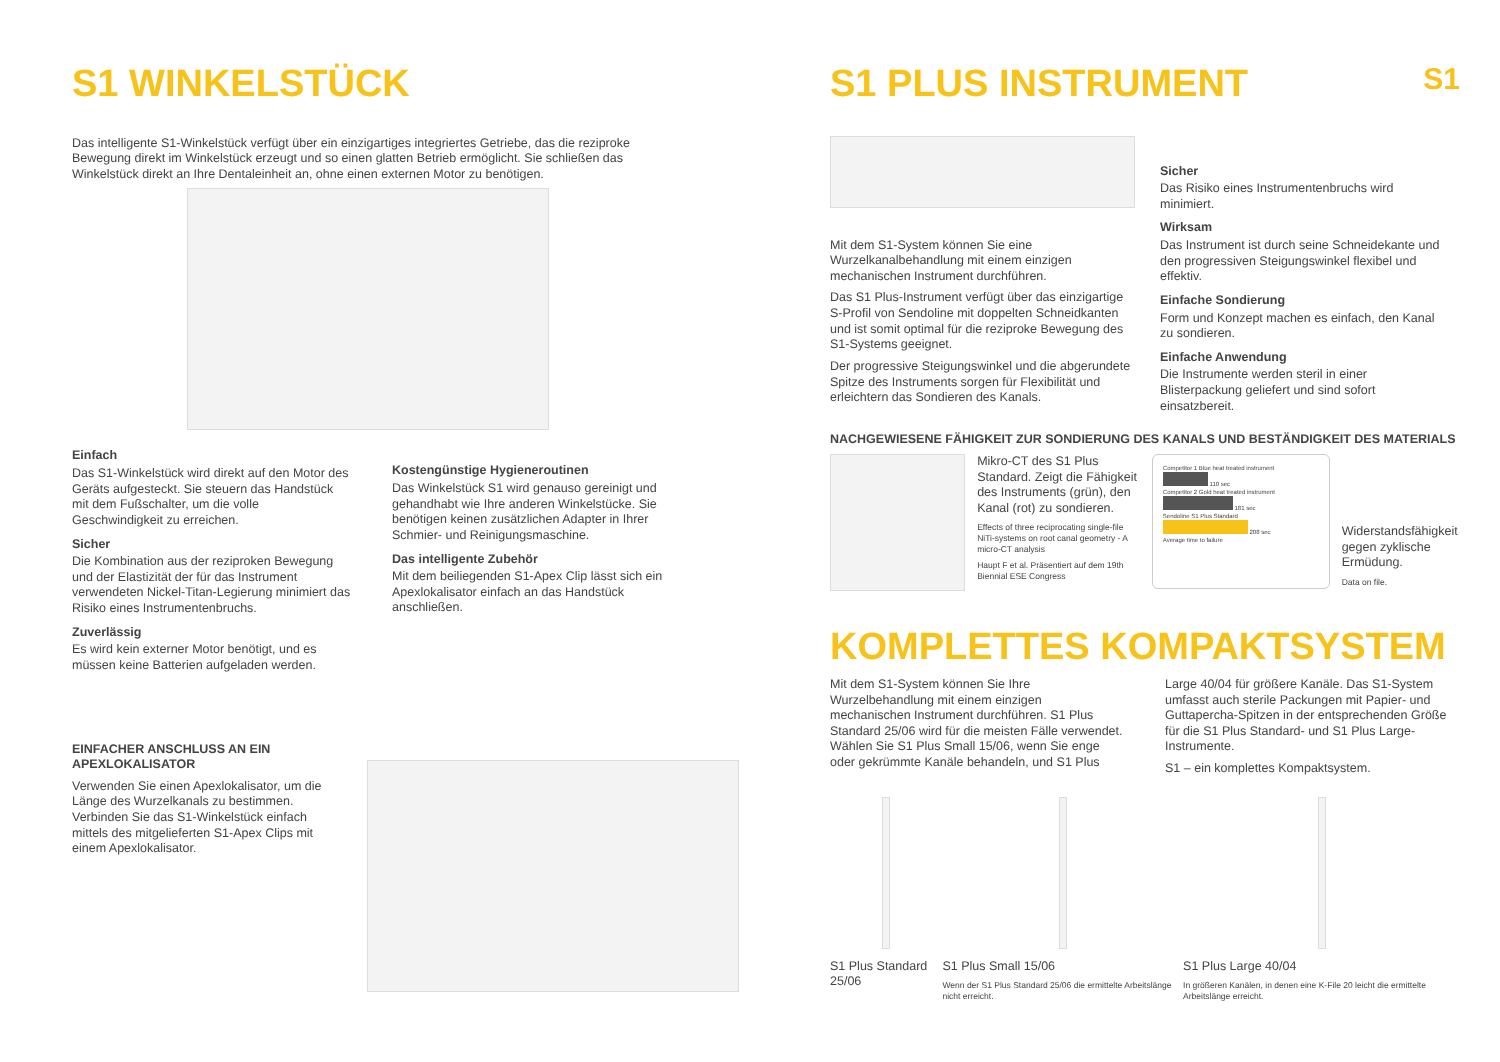S1 WINKELSTÜCK
Das intelligente S1-Winkelstück verfügt über ein einzigartiges integriertes Getriebe, das die reziproke Bewegung direkt im Winkelstück erzeugt und so einen glatten Betrieb ermöglicht. Sie schließen das Winkelstück direkt an Ihre Dentaleinheit an, ohne einen externen Motor zu benötigen.
Einfach
Das S1-Winkelstück wird direkt auf den Motor des Geräts aufgesteckt. Sie steuern das Handstück mit dem Fußschalter, um die volle Geschwindigkeit zu erreichen.
Sicher
Die Kombination aus der reziproken Bewegung und der Elastizität der für das Instrument verwendeten Nickel-Titan-Legierung minimiert das Risiko eines Instrumentenbruchs.
Zuverlässig
Es wird kein externer Motor benötigt, und es müssen keine Batterien aufgeladen werden.
Kostengünstige Hygieneroutinen
Das Winkelstück S1 wird genauso gereinigt und gehandhabt wie Ihre anderen Winkelstücke. Sie benötigen keinen zusätzlichen Adapter in Ihrer Schmier- und Reinigungsmaschine.
Das intelligente Zubehör
Mit dem beiliegenden S1-Apex Clip lässt sich ein Apexlokalisator einfach an das Handstück anschließen.
EINFACHER ANSCHLUSS AN EIN APEXLOKALISATOR
Verwenden Sie einen Apexlokalisator, um die Länge des Wurzelkanals zu bestimmen. Verbinden Sie das S1-Winkelstück einfach mittels des mitgelieferten S1-Apex Clips mit einem Apexlokalisator.
S1 PLUS INSTRUMENT
S1
Mit dem S1-System können Sie eine Wurzelkanalbehandlung mit einem einzigen mechanischen Instrument durchführen.
Das S1 Plus-Instrument verfügt über das einzigartige S-Profil von Sendoline mit doppelten Schneidkanten und ist somit optimal für die reziproke Bewegung des S1-Systems geeignet.
Der progressive Steigungswinkel und die abgerundete Spitze des Instruments sorgen für Flexibilität und erleichtern das Sondieren des Kanals.
Sicher
Das Risiko eines Instrumentenbruchs wird minimiert.
Wirksam
Das Instrument ist durch seine Schneidekante und den progressiven Steigungswinkel flexibel und effektiv.
Einfache Sondierung
Form und Konzept machen es einfach, den Kanal zu sondieren.
Einfache Anwendung
Die Instrumente werden steril in einer Blisterpackung geliefert und sind sofort einsatzbereit.
NACHGEWIESENE FÄHIGKEIT ZUR SONDIERUNG DES KANALS UND BESTÄNDIGKEIT DES MATERIALS
Mikro-CT des S1 Plus Standard. Zeigt die Fähigkeit des Instruments (grün), den Kanal (rot) zu sondieren.
Effects of three reciprocating single-file NiTi-systems on root canal geometry - A micro-CT analysis
Haupt F et al. Präsentiert auf dem 19th Biennial ESE Congress
Competitor 1 Blue heat treated instrument 110 sec
Competitor 2 Gold heat treated instrument 181 sec
Sendoline S1 Plus Standard 208 sec
Average time to failure
Widerstandsfähigkeit gegen zyklische Ermüdung.
Data on file.
KOMPLETTES KOMPAKTSYSTEM
Mit dem S1-System können Sie Ihre Wurzelbehandlung mit einem einzigen mechanischen Instrument durchführen. S1 Plus Standard 25/06 wird für die meisten Fälle verwendet. Wählen Sie S1 Plus Small 15/06, wenn Sie enge oder gekrümmte Kanäle behandeln, und S1 Plus Large 40/04 für größere Kanäle. Das S1-System umfasst auch sterile Packungen mit Papier- und Guttapercha-Spitzen in der entsprechenden Größe für die S1 Plus Standard- und S1 Plus Large-Instrumente.
S1 – ein komplettes Kompaktsystem.
S1 Plus Standard 25/06 S1 Plus Small 15/06
Wenn der S1 Plus Standard 25/06 die ermittelte Arbeitslänge nicht erreicht.
S1 Plus Large 40/04
In größeren Kanälen, in denen eine K-File 20 leicht die ermittelte Arbeitslänge erreicht.